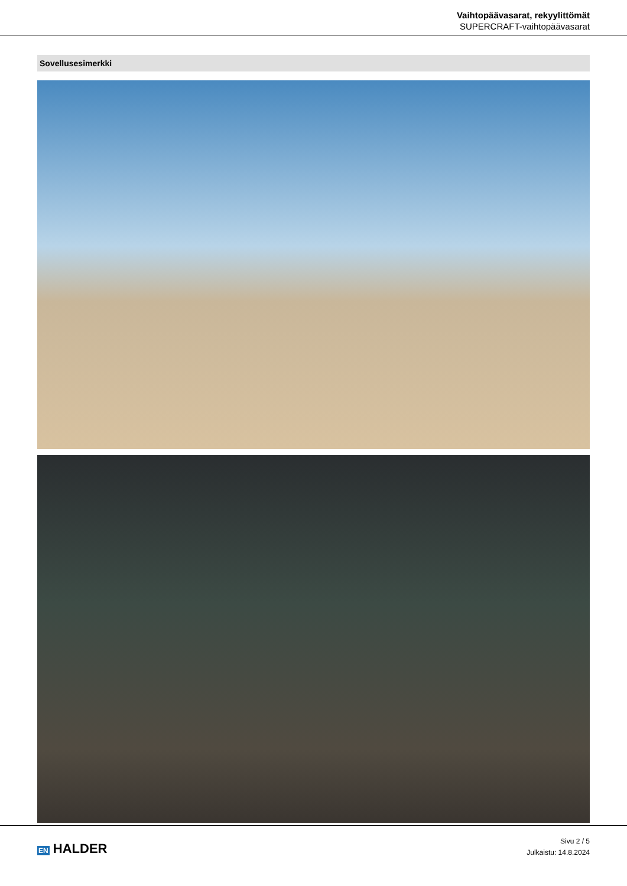Vaihtopäävasarat, rekyylittömät
SUPERCRAFT-vaihtopäävasarat
Sovellusesimerkki
EN HALDER
Sivu 2 / 5
Julkaistu: 14.8.2024